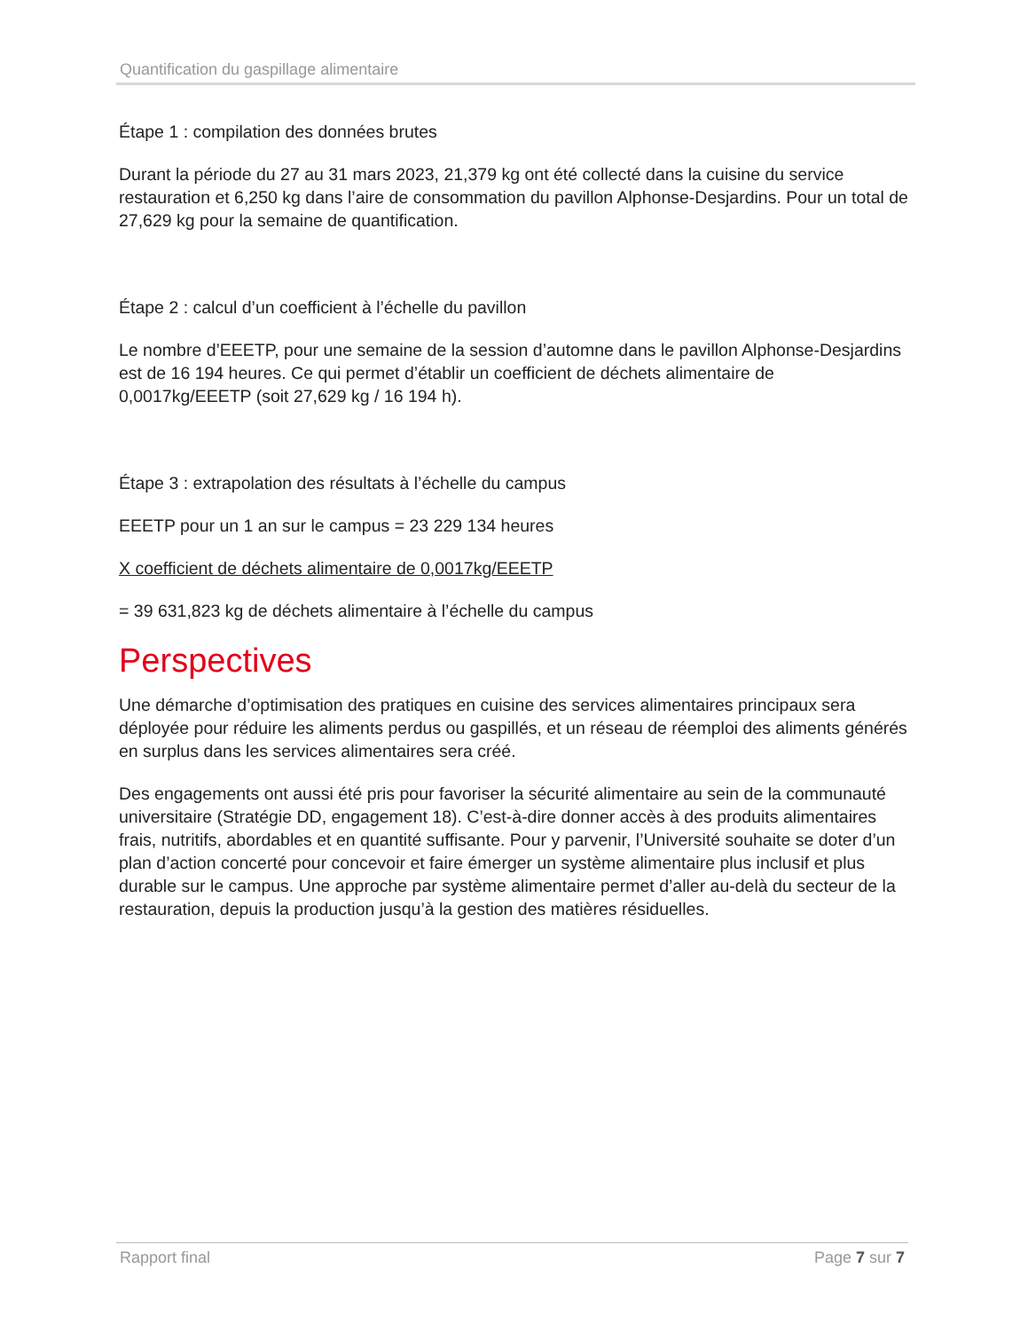Quantification du gaspillage alimentaire
Étape 1 : compilation des données brutes
Durant la période du 27 au 31 mars 2023, 21,379 kg ont été collecté dans la cuisine du service restauration et 6,250 kg dans l’aire de consommation du pavillon Alphonse-Desjardins. Pour un total de 27,629 kg pour la semaine de quantification.
Étape 2 : calcul d’un coefficient à l’échelle du pavillon
Le nombre d’EEETP, pour une semaine de la session d’automne dans le pavillon Alphonse-Desjardins est de 16 194 heures. Ce qui permet d’établir un coefficient de déchets alimentaire de 0,0017kg/EEETP (soit 27,629 kg / 16 194 h).
Étape 3 : extrapolation des résultats à l’échelle du campus
EEETP pour un 1 an sur le campus = 23 229 134 heures
X coefficient de déchets alimentaire de 0,0017kg/EEETP
= 39 631,823 kg de déchets alimentaire à l’échelle du campus
Perspectives
Une démarche d’optimisation des pratiques en cuisine des services alimentaires principaux sera déployée pour réduire les aliments perdus ou gaspillés, et un réseau de réemploi des aliments générés en surplus dans les services alimentaires sera créé.
Des engagements ont aussi été pris pour favoriser la sécurité alimentaire au sein de la communauté universitaire (Stratégie DD, engagement 18). C’est-à-dire donner accès à des produits alimentaires frais, nutritifs, abordables et en quantité suffisante. Pour y parvenir, l’Université souhaite se doter d’un plan d’action concerté pour concevoir et faire émerger un système alimentaire plus inclusif et plus durable sur le campus. Une approche par système alimentaire permet d’aller au-delà du secteur de la restauration, depuis la production jusqu’à la gestion des matières résiduelles.
Rapport final Page 7 sur 7